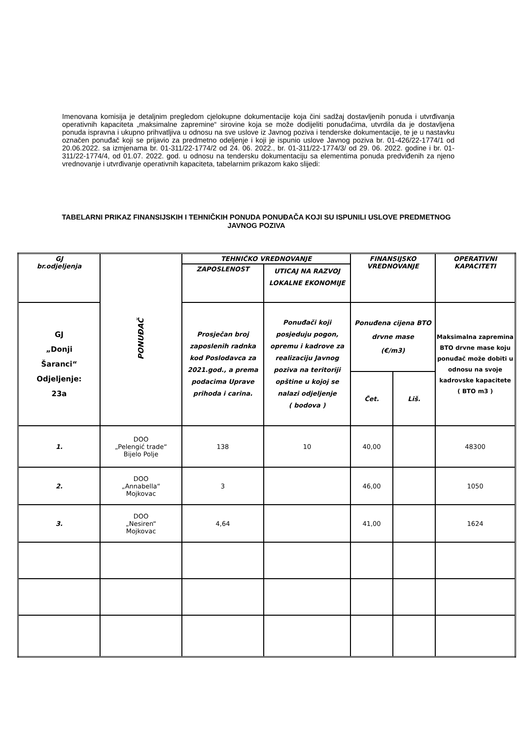Imenovana komisija je detaljnim pregledom cjelokupne dokumentacije koja čini sadžaj dostavljenih ponuda i utvrđivanja operativnih kapaciteta „maksimalne zapremine“ sirovine koja se može dodijeliti ponuđaćima, utvrdila da je dostavljena ponuda ispravna i ukupno prihvatljiva u odnosu na sve uslove iz Javnog poziva i tenderske dokumentacije, te je u nastavku označen ponuđač koji se prijavio za predmetno odeljenje i koji je ispunio uslove Javnog poziva br. 01-426/22-1774/1 od 20.06.2022. sa izmjenama br. 01-311/22-1774/2 od 24. 06. 2022., br. 01-311/22-1774/3/ od 29. 06. 2022. godine i br. 01-311/22-1774/4, od 01.07. 2022. god. u odnosu na tendersku dokumentaciju sa elementima ponuda predviđenih za njeno vrednovanje i utvrđivanje operativnih kapaciteta, tabelarnim prikazom kako slijedi:
TABELARNI PRIKAZ FINANSIJSKIH I TEHNIČKIH PONUDA PONUĐAČA KOJI SU ISPUNILI USLOVE PREDMETNOG JAVNOG POZIVA
| GJ br.odjeljenja | PONUĐAČ | TEHNIČKO VREDNOVANJE | | FINANSIJSKO VREDNOVANJE | | OPERATIVNI KAPACITETI |
| | | ZAPOSLENOST | UTICAJ NA RAZVOJ LOKALNE EKONOMIJE | | | |
| GJ „Donji Šaranci“ Odjeljenje: 23a | | Prosječan broj zaposlenih radnka kod Poslodavca za 2021.god., a prema podacima Uprave prihoda i carina. | Ponuđači koji posjeduju pogon, opremu i kadrove za realizaciju Javnog poziva na teritoriji opštine u kojoj se nalazi odjeljenje ( bodova ) | Ponuđena cijena BTO drvne mase (€/m3) | | Maksimalna zapremina BTO drvne mase koju ponuđač može dobiti u odnosu na svoje kadrovske kapacitete ( BTO m3 ) |
| | | | | Čet. | Liš. | |
| 1. | DOO „Pelengić trade“ Bijelo Polje | 138 | 10 | 40,00 | | 48300 |
| 2. | DOO „Annabella“ Mojkovac | 3 | | 46,00 | | 1050 |
| 3. | DOO „Nesiren“ Mojkovac | 4,64 | | 41,00 | | 1624 |